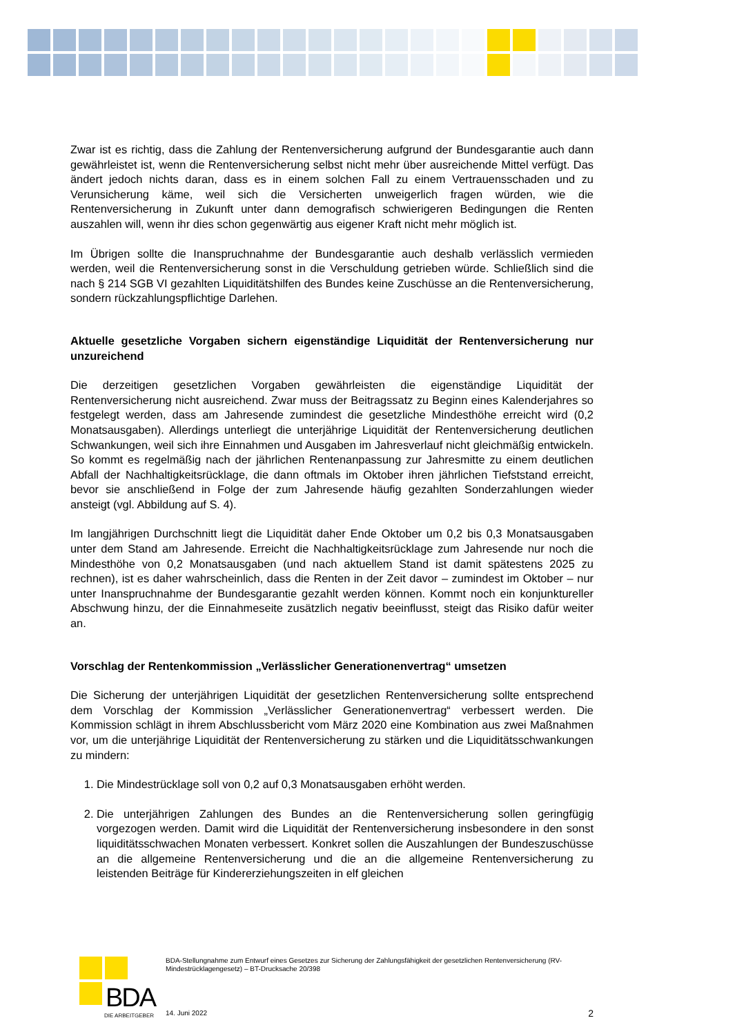Zwar ist es richtig, dass die Zahlung der Rentenversicherung aufgrund der Bundesgarantie auch dann gewährleistet ist, wenn die Rentenversicherung selbst nicht mehr über ausreichende Mittel verfügt. Das ändert jedoch nichts daran, dass es in einem solchen Fall zu einem Vertrauensschaden und zu Verunsicherung käme, weil sich die Versicherten unweigerlich fragen würden, wie die Rentenversicherung in Zukunft unter dann demografisch schwierigeren Bedingungen die Renten auszahlen will, wenn ihr dies schon gegenwärtig aus eigener Kraft nicht mehr möglich ist.
Im Übrigen sollte die Inanspruchnahme der Bundesgarantie auch deshalb verlässlich vermieden werden, weil die Rentenversicherung sonst in die Verschuldung getrieben würde. Schließlich sind die nach § 214 SGB VI gezahlten Liquiditätshilfen des Bundes keine Zuschüsse an die Rentenversicherung, sondern rückzahlungspflichtige Darlehen.
Aktuelle gesetzliche Vorgaben sichern eigenständige Liquidität der Rentenversicherung nur unzureichend
Die derzeitigen gesetzlichen Vorgaben gewährleisten die eigenständige Liquidität der Rentenversicherung nicht ausreichend. Zwar muss der Beitragssatz zu Beginn eines Kalenderjahres so festgelegt werden, dass am Jahresende zumindest die gesetzliche Mindesthöhe erreicht wird (0,2 Monatsausgaben). Allerdings unterliegt die unterjährige Liquidität der Rentenversicherung deutlichen Schwankungen, weil sich ihre Einnahmen und Ausgaben im Jahresverlauf nicht gleichmäßig entwickeln. So kommt es regelmäßig nach der jährlichen Rentenanpassung zur Jahresmitte zu einem deutlichen Abfall der Nachhaltigkeitsrücklage, die dann oftmals im Oktober ihren jährlichen Tiefststand erreicht, bevor sie anschließend in Folge der zum Jahresende häufig gezahlten Sonderzahlungen wieder ansteigt (vgl. Abbildung auf S. 4).
Im langjährigen Durchschnitt liegt die Liquidität daher Ende Oktober um 0,2 bis 0,3 Monatsausgaben unter dem Stand am Jahresende. Erreicht die Nachhaltigkeitsrücklage zum Jahresende nur noch die Mindesthöhe von 0,2 Monatsausgaben (und nach aktuellem Stand ist damit spätestens 2025 zu rechnen), ist es daher wahrscheinlich, dass die Renten in der Zeit davor – zumindest im Oktober – nur unter Inanspruchnahme der Bundesgarantie gezahlt werden können. Kommt noch ein konjunktureller Abschwung hinzu, der die Einnahmeseite zusätzlich negativ beeinflusst, steigt das Risiko dafür weiter an.
Vorschlag der Rentenkommission „Verlässlicher Generationenvertrag“ umsetzen
Die Sicherung der unterjährigen Liquidität der gesetzlichen Rentenversicherung sollte entsprechend dem Vorschlag der Kommission „Verlässlicher Generationenvertrag“ verbessert werden. Die Kommission schlägt in ihrem Abschlussbericht vom März 2020 eine Kombination aus zwei Maßnahmen vor, um die unterjährige Liquidität der Rentenversicherung zu stärken und die Liquiditätsschwankungen zu mindern:
1. Die Mindestrücklage soll von 0,2 auf 0,3 Monatsausgaben erhöht werden.
2. Die unterjährigen Zahlungen des Bundes an die Rentenversicherung sollen geringfügig vorgezogen werden. Damit wird die Liquidität der Rentenversicherung insbesondere in den sonst liquiditätsschwachen Monaten verbessert. Konkret sollen die Auszahlungen der Bundeszuschüsse an die allgemeine Rentenversicherung und die an die allgemeine Rentenversicherung zu leistenden Beiträge für Kindererziehungszeiten in elf gleichen
BDA
DIE ARBEITGEBER
BDA-Stellungnahme zum Entwurf eines Gesetzes zur Sicherung der Zahlungsfähigkeit der gesetzlichen Rentenversicherung (RV-Mindestrücklagengesetz) – BT-Drucksache 20/398
14. Juni 2022 2